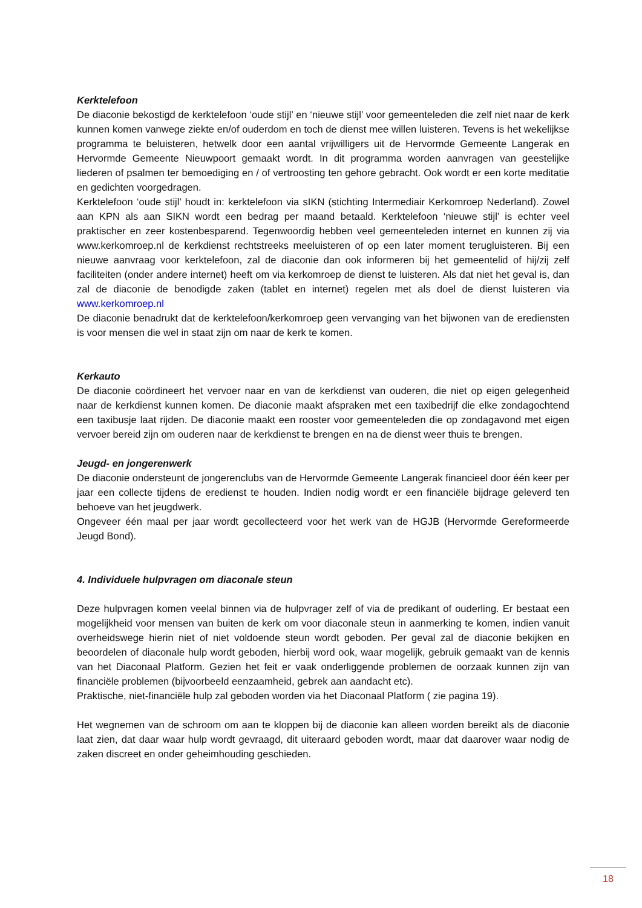Kerktelefoon
De diaconie bekostigd de kerktelefoon ‘oude stijl’ en ‘nieuwe stijl’ voor gemeenteleden die zelf niet naar de kerk kunnen komen vanwege ziekte en/of ouderdom en toch de dienst mee willen luisteren. Tevens is het wekelijkse programma te beluisteren, hetwelk door een aantal vrijwilligers uit de Hervormde Gemeente Langerak en Hervormde Gemeente Nieuwpoort gemaakt wordt. In dit programma worden aanvragen van geestelijke liederen of psalmen ter bemoediging en / of vertroosting ten gehore gebracht. Ook wordt er een korte meditatie en gedichten voorgedragen.
Kerktelefoon ‘oude stijl’ houdt in: kerktelefoon via sIKN (stichting Intermediair Kerkomroep Nederland). Zowel aan KPN als aan SIKN wordt een bedrag per maand betaald. Kerktelefoon ‘nieuwe stijl’ is echter veel praktischer en zeer kostenbesparend. Tegenwoordig hebben veel gemeenteleden internet en kunnen zij via www.kerkomroep.nl de kerkdienst rechtstreeks meeluisteren of op een later moment terugluisteren. Bij een nieuwe aanvraag voor kerktelefoon, zal de diaconie dan ook informeren bij het gemeentelid of hij/zij zelf faciliteiten (onder andere internet) heeft om via kerkomroep de dienst te luisteren. Als dat niet het geval is, dan zal de diaconie de benodigde zaken (tablet en internet) regelen met als doel de dienst luisteren via www.kerkomroep.nl
De diaconie benadrukt dat de kerktelefoon/kerkomroep geen vervanging van het bijwonen van de erediensten is voor mensen die wel in staat zijn om naar de kerk te komen.
Kerkauto
De diaconie coördineert het vervoer naar en van de kerkdienst van ouderen, die niet op eigen gelegenheid naar de kerkdienst kunnen komen. De diaconie maakt afspraken met een taxibedrijf die elke zondagochtend een taxibusje laat rijden. De diaconie maakt een rooster voor gemeenteleden die op zondagavond met eigen vervoer bereid zijn om ouderen naar de kerkdienst te brengen en na de dienst weer thuis te brengen.
Jeugd- en jongerenwerk
De diaconie ondersteunt de jongerenclubs van de Hervormde Gemeente Langerak financieel door één keer per jaar een collecte tijdens de eredienst te houden. Indien nodig wordt er een financiële bijdrage geleverd ten behoeve van het jeugdwerk.
Ongeveer één maal per jaar wordt gecollecteerd voor het werk van de HGJB (Hervormde Gereformeerde Jeugd Bond).
4. Individuele hulpvragen om diaconale steun
Deze hulpvragen komen veelal binnen via de hulpvrager zelf of via de predikant of ouderling. Er bestaat een mogelijkheid voor mensen van buiten de kerk om voor diaconale steun in aanmerking te komen, indien vanuit overheidswege hierin niet of niet voldoende steun wordt geboden. Per geval zal de diaconie bekijken en beoordelen of diaconale hulp wordt geboden, hierbij word ook, waar mogelijk, gebruik gemaakt van de kennis van het Diaconaal Platform. Gezien het feit er vaak onderliggende problemen de oorzaak kunnen zijn van financiële problemen (bijvoorbeeld eenzaamheid, gebrek aan aandacht etc).
Praktische, niet-financiële hulp zal geboden worden via het Diaconaal Platform ( zie pagina 19).
Het wegnemen van de schroom om aan te kloppen bij de diaconie kan alleen worden bereikt als de diaconie laat zien, dat daar waar hulp wordt gevraagd, dit uiteraard geboden wordt, maar dat daarover waar nodig de zaken discreet en onder geheimhouding geschieden.
18